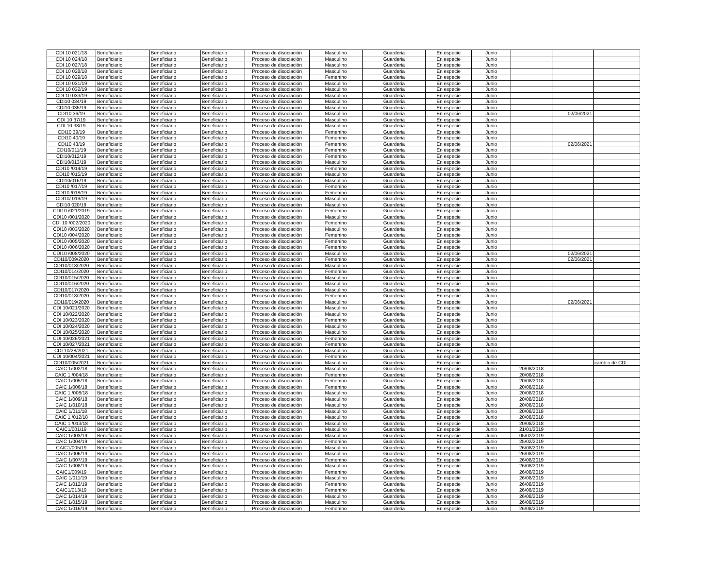| CDI 10 021/18 | Beneficiario | Beneficiario | Beneficiario | Proceso de disociación | Masculino | Guarderia | En especie | Junio | | | |
| CDI 10 024/18 | Beneficiario | Beneficiario | Beneficiario | Proceso de disociación | Masculino | Guarderia | En especie | Junio | | | |
| CDI 10 027/18 | Beneficiario | Beneficiario | Beneficiario | Proceso de disociación | Masculino | Guarderia | En especie | Junio | | | |
| CDI 10 028/18 | Beneficiario | Beneficiario | Beneficiario | Proceso de disociación | Masculino | Guarderia | En especie | Junio | | | |
| CDI 10 029/18 | Beneficiario | Beneficiario | Beneficiario | Proceso de disociación | Femenino | Guarderia | En especie | Junio | | | |
| CDI 10 031/19 | Beneficiario | Beneficiario | Beneficiario | Proceso de disociación | Masculino | Guarderia | En especie | Junio | | | |
| CDI 10 032/19 | Beneficiario | Beneficiario | Beneficiario | Proceso de disociación | Masculino | Guarderia | En especie | Junio | | | |
| CDI 10 033/19 | Beneficiario | Beneficiario | Beneficiario | Proceso de disociación | Masculino | Guarderia | En especie | Junio | | | |
| CDI10 034/19 | Beneficiario | Beneficiario | Beneficiario | Proceso de disociación | Masculino | Guarderia | En especie | Junio | | | |
| CDI10 035/19 | Beneficiario | Beneficiario | Beneficiario | Proceso de disociación | Masculino | Guarderia | En especie | Junio | | | |
| CDI10 36/19 | Beneficiario | Beneficiario | Beneficiario | Proceso de disociación | Masculino | Guarderia | En especie | Junio | | 02/06/2021 | |
| CDI 10 37/19 | Beneficiario | Beneficiario | Beneficiario | Proceso de disociación | Masculino | Guarderia | En especie | Junio | | | |
| CDI 10 38/19 | Beneficiario | Beneficiario | Beneficiario | Proceso de disociación | Masculino | Guarderia | En especie | Junio | | | |
| CDI10 39/19 | Beneficiario | Beneficiario | Beneficiario | Proceso de disociación | Femenino | Guarderia | En especie | Junio | | | |
| CDI10 40/19 | Beneficiario | Beneficiario | Beneficiario | Proceso de disociación | Femenino | Guarderia | En especie | Junio | | | |
| CDI10 43/19 | Beneficiario | Beneficiario | Beneficiario | Proceso de disociación | Femenino | Guarderia | En especie | Junio | | 02/06/2021 | |
| CDI10/011/19 | Beneficiario | Beneficiario | Beneficiario | Proceso de disociación | Femenino | Guarderia | En especie | Junio | | | |
| CDI10/012/19 | Beneficiario | Beneficiario | Beneficiario | Proceso de disociación | Femenino | Guarderia | En especie | Junio | | | |
| CDI10/013/19 | Beneficiario | Beneficiario | Beneficiario | Proceso de disociación | Masculino | Guarderia | En especie | Junio | | | |
| CDI10 /014/19 | Beneficiario | Beneficiario | Beneficiario | Proceso de disociación | Femenino | Guarderia | En especie | Junio | | | |
| CDI10 /015/19 | Beneficiario | Beneficiario | Beneficiario | Proceso de disociación | Masculino | Guarderia | En especie | Junio | | | |
| CDI10/016/19 | Beneficiario | Beneficiario | Beneficiario | Proceso de disociación | Masculino | Guarderia | En especie | Junio | | | |
| CDI10 /017/19 | Beneficiario | Beneficiario | Beneficiario | Proceso de disociación | Femenino | Guarderia | En especie | Junio | | | |
| CDI10 /018/19 | Beneficiario | Beneficiario | Beneficiario | Proceso de disociación | Femenino | Guarderia | En especie | Junio | | | |
| CDI10/ 019/19 | Beneficiario | Beneficiario | Beneficiario | Proceso de disociación | Masculino | Guarderia | En especie | Junio | | | |
| CDI10 020/19 | Beneficiario | Beneficiario | Beneficiario | Proceso de disociación | Masculino | Guarderia | En especie | Junio | | | |
| CDI10 /021/2019 | Beneficiario | Beneficiario | Beneficiario | Proceso de disociación | Femenino | Guarderia | En especie | Junio | | | |
| CDI10 /001/2020 | Beneficiario | Beneficiario | Beneficiario | Proceso de disociación | Masculino | Guarderia | En especie | Junio | | | |
| CDI 10 /002/2020 | Beneficiario | Beneficiario | Beneficiario | Proceso de disociación | Femenino | Guarderia | En especie | Junio | | | |
| CDI10 /003/2020 | Beneficiario | Beneficiario | Beneficiario | Proceso de disociación | Masculino | Guarderia | En especie | Junio | | | |
| CDI10 /004/2020 | Beneficiario | Beneficiario | Beneficiario | Proceso de disociación | Femenino | Guarderia | En especie | Junio | | | |
| CDI10 /005/2020 | Beneficiario | Beneficiario | Beneficiario | Proceso de disociación | Femenino | Guarderia | En especie | Junio | | | |
| CDI10 /006/2020 | Beneficiario | Beneficiario | Beneficiario | Proceso de disociación | Femenino | Guarderia | En especie | Junio | | | |
| CDI10 /008/2020 | Beneficiario | Beneficiario | Beneficiario | Proceso de disociación | Masculino | Guarderia | En especie | Junio | | 02/06/2021 | |
| CDI10/009/2020 | Beneficiario | Beneficiario | Beneficiario | Proceso de disociación | Femenino | Guarderia | En especie | Junio | | 02/06/2021 | |
| CDI10/013/2020 | Beneficiario | Beneficiario | Beneficiario | Proceso de disociación | Masculino | Guarderia | En especie | Junio | | | |
| CDI10/014/2020 | Beneficiario | Beneficiario | Beneficiario | Proceso de disociación | Femenino | Guarderia | En especie | Junio | | | |
| CDI10/015/2020 | Beneficiario | Beneficiario | Beneficiario | Proceso de disociación | Masculino | Guarderia | En especie | Junio | | | |
| CDI10/016/2020 | Beneficiario | Beneficiario | Beneficiario | Proceso de disociación | Masculino | Guarderia | En especie | Junio | | | |
| CDI10/017/2020 | Beneficiario | Beneficiario | Beneficiario | Proceso de disociación | Masculino | Guarderia | En especie | Junio | | | |
| CDI10/018/2020 | Beneficiario | Beneficiario | Beneficiario | Proceso de disociación | Femenino | Guarderia | En especie | Junio | | | |
| CDI10/019/2020 | Beneficiario | Beneficiario | Beneficiario | Proceso de disociación | Masculino | Guarderia | En especie | Junio | | 02/06/2021 | |
| CDI 10/021/2020 | Beneficiario | Beneficiario | Beneficiario | Proceso de disociación | Masculino | Guarderia | En especie | Junio | | | |
| CDI 10/022/2020 | Beneficiario | Beneficiario | Beneficiario | Proceso de disociación | Masculino | Guarderia | En especie | Junio | | | |
| CDI 10/023/2020 | Beneficiario | Beneficiario | Beneficiario | Proceso de disociación | Femenino | Guarderia | En especie | Junio | | | |
| CDI 10/024/2020 | Beneficiario | Beneficiario | Beneficiario | Proceso de disociación | Masculino | Guarderia | En especie | Junio | | | |
| CDI 10/025/2020 | Beneficiario | Beneficiario | Beneficiario | Proceso de disociación | Masculino | Guarderia | En especie | Junio | | | |
| CDI 10/026/2021 | Beneficiario | Beneficiario | Beneficiario | Proceso de disociación | Femenino | Guarderia | En especie | Junio | | | |
| CDI 10/027/2021 | Beneficiario | Beneficiario | Beneficiario | Proceso de disociación | Femenino | Guarderia | En especie | Junio | | | |
| CDI 10/28/2021 | Beneficiario | Beneficiario | Beneficiario | Proceso de disociación | Masculino | Guarderia | En especie | Junio | | | |
| CDI 10/004/2021 | Beneficiario | Beneficiario | Beneficiario | Proceso de disociación | Femenino | Guarderia | En especie | Junio | | | |
| CDI10/005/2021 | Beneficiario | Beneficiario | Beneficiario | Proceso de disociación | Masculino | Guarderia | En especie | Junio | | | cambio de CDI |
| CAIC 1/002/18 | Beneficiario | Beneficiario | Beneficiario | Proceso de disociación | Masculino | Guarderia | En especie | Junio | 20/08/2018 | | |
| CAIC 1 /004/18 | Beneficiario | Beneficiario | Beneficiario | Proceso de disociación | Femenino | Guarderia | En especie | Junio | 20/08/2018 | | |
| CAIC 1/005/18 | Beneficiario | Beneficiario | Beneficiario | Proceso de disociación | Femenino | Guarderia | En especie | Junio | 20/08/2018 | | |
| CAIC 1/006/18 | Beneficiario | Beneficiario | Beneficiario | Proceso de disociación | Femenino | Guarderia | En especie | Junio | 20/08/2018 | | |
| CAIC 1 /008/18 | Beneficiario | Beneficiario | Beneficiario | Proceso de disociación | Masculino | Guarderia | En especie | Junio | 20/08/2018 | | |
| CAIC 1/009/18 | Beneficiario | Beneficiario | Beneficiario | Proceso de disociación | Masculino | Guarderia | En especie | Junio | 20/08/2018 | | |
| CAIC 1/010/18 | Beneficiario | Beneficiario | Beneficiario | Proceso de disociación | Masculino | Guarderia | En especie | Junio | 20/08/2018 | | |
| CAIC 1/011/18 | Beneficiario | Beneficiario | Beneficiario | Proceso de disociación | Masculino | Guarderia | En especie | Junio | 20/08/2018 | | |
| CAIC 1 /012/18 | Beneficiario | Beneficiario | Beneficiario | Proceso de disociación | Masculino | Guarderia | En especie | Junio | 20/08/2018 | | |
| CAIC 1 /013/18 | Beneficiario | Beneficiario | Beneficiario | Proceso de disociación | Masculino | Guarderia | En especie | Junio | 20/08/2018 | | |
| CAIC1/001/19 | Beneficiario | Beneficiario | Beneficiario | Proceso de disociación | Masculino | Guarderia | En especie | Junio | 21/01/2019 | | |
| CAIC 1/003/19 | Beneficiario | Beneficiario | Beneficiario | Proceso de disociación | Masculino | Guarderia | En especie | Junio | 05/02/2019 | | |
| CAIC 1/004/19 | Beneficiario | Beneficiario | Beneficiario | Proceso de disociación | Femenino | Guarderia | En especie | Junio | 25/02/2019 | | |
| CAIC1/005/19 | Beneficiario | Beneficiario | Beneficiario | Proceso de disociación | Masculino | Guarderia | En especie | Junio | 26/08/2019 | | |
| CAIC 1/006/19 | Beneficiario | Beneficiario | Beneficiario | Proceso de disociación | Masculino | Guarderia | En especie | Junio | 26/08/2019 | | |
| CAIC 1/007/19 | Beneficiario | Beneficiario | Beneficiario | Proceso de disociación | Femenino | Guarderia | En especie | Junio | 26/08/2019 | | |
| CAIC 1/008/19 | Beneficiario | Beneficiario | Beneficiario | Proceso de disociación | Masculino | Guarderia | En especie | Junio | 26/08/2019 | | |
| CAIC1/009/19 | Beneficiario | Beneficiario | Beneficiario | Proceso de disociación | Femenino | Guarderia | En especie | Junio | 26/08/2019 | | |
| CAIC 1/011/19 | Beneficiario | Beneficiario | Beneficiario | Proceso de disociación | Masculino | Guarderia | En especie | Junio | 26/08/2019 | | |
| CAIC 1/012/19 | Beneficiario | Beneficiario | Beneficiario | Proceso de disociación | Femenino | Guarderia | En especie | Junio | 26/08/2019 | | |
| CAIC1/013/19 | Beneficiario | Beneficiario | Beneficiario | Proceso de disociación | Femenino | Guarderia | En especie | Junio | 26/08/2019 | | |
| CAIC 1/014/19 | Beneficiario | Beneficiario | Beneficiario | Proceso de disociación | Masculino | Guarderia | En especie | Junio | 26/08/2019 | | |
| CAIC 1/015/19 | Beneficiario | Beneficiario | Beneficiario | Proceso de disociación | Masculino | Guarderia | En especie | Junio | 26/08/2019 | | |
| CAIC 1/016/19 | Beneficiario | Beneficiario | Beneficiario | Proceso de disociación | Femenino | Guarderia | En especie | Junio | 26/08/2019 | | |